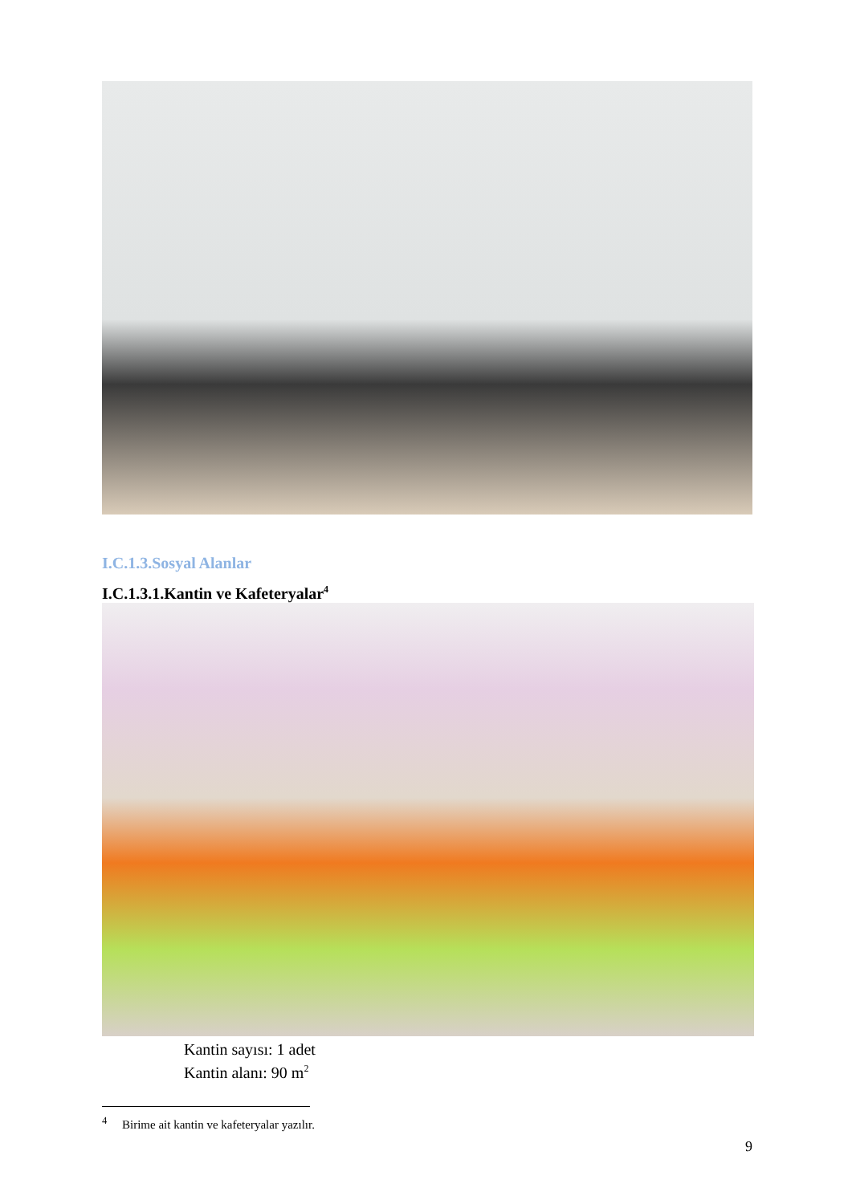I.C.1.3.Sosyal Alanlar
I.C.1.3.1.Kantin ve Kafeteryalar<sup>4</sup>
Kantin sayısı: 1 adet
Kantin alanı: 90 m<sup>2</sup>
<sup>4</sup> Birime ait kantin ve kafeteryalar yazılır.
9